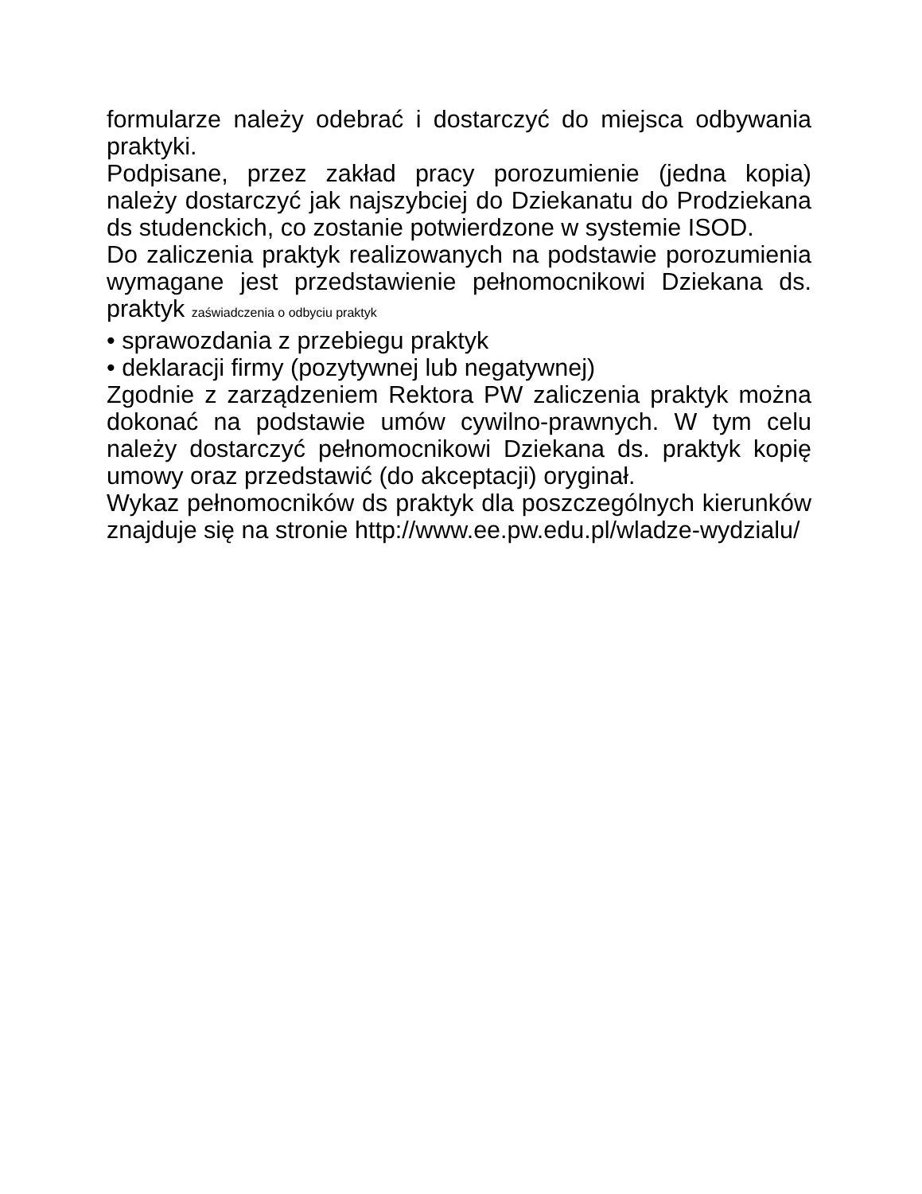formularze należy odebrać i dostarczyć do miejsca odbywania praktyki.
Podpisane, przez zakład pracy porozumienie (jedna kopia) należy dostarczyć jak najszybciej do Dziekanatu do Prodziekana ds studenckich, co zostanie potwierdzone w systemie ISOD.
Do zaliczenia praktyk realizowanych na podstawie porozumienia wymagane jest przedstawienie pełnomocnikowi Dziekana ds. praktyk zaświadczenia o odbyciu praktyk
• sprawozdania z przebiegu praktyk
• deklaracji firmy (pozytywnej lub negatywnej)
Zgodnie z zarządzeniem Rektora PW zaliczenia praktyk można dokonać na podstawie umów cywilno-prawnych. W tym celu należy dostarczyć pełnomocnikowi Dziekana ds. praktyk kopię umowy oraz przedstawić (do akceptacji) oryginał.
Wykaz pełnomocników ds praktyk dla poszczególnych kierunków znajduje się na stronie http://www.ee.pw.edu.pl/wladze-wydzialu/